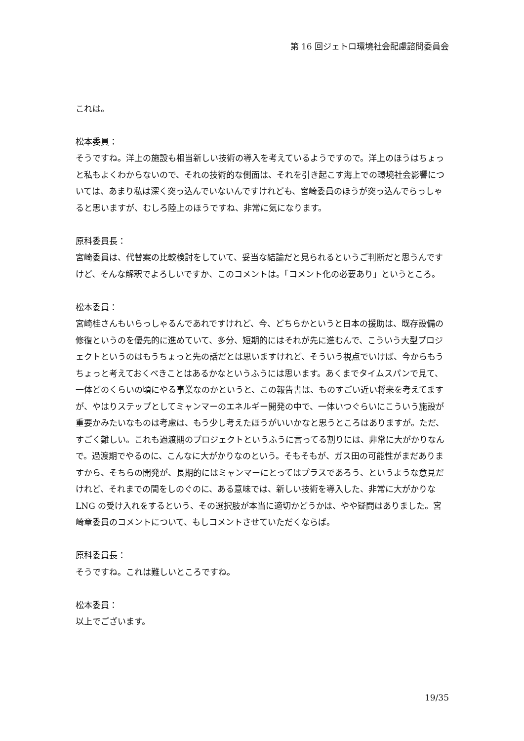第 16 回ジェトロ環境社会配慮諮問委員会
これは。
松本委員：
そうですね。洋上の施設も相当新しい技術の導入を考えているようですので。洋上のほうはちょっと私もよくわからないので、それの技術的な側面は、それを引き起こす海上での環境社会影響については、あまり私は深く突っ込んでいないんですけれども、宮崎委員のほうが突っ込んでらっしゃると思いますが、むしろ陸上のほうですね、非常に気になります。
原科委員長：
宮崎委員は、代替案の比較検討をしていて、妥当な結論だと見られるというご判断だと思うんですけど、そんな解釈でよろしいですか、このコメントは。「コメント化の必要あり」というところ。
松本委員：
宮崎桂さんもいらっしゃるんであれですけれど、今、どちらかというと日本の援助は、既存設備の修復というのを優先的に進めていて、多分、短期的にはそれが先に進むんで、こういう大型プロジェクトというのはもうちょっと先の話だとは思いますけれど、そういう視点でいけば、今からもうちょっと考えておくべきことはあるかなというふうには思います。あくまでタイムスパンで見て、一体どのくらいの頃にやる事業なのかというと、この報告書は、ものすごい近い将来を考えてますが、やはりステップとしてミャンマーのエネルギー開発の中で、一体いつぐらいにこういう施設が重要かみたいなものは考慮は、もう少し考えたほうがいいかなと思うところはありますが。ただ、すごく難しい。これも過渡期のプロジェクトというふうに言ってる割りには、非常に大がかりなんで。過渡期でやるのに、こんなに大がかりなのという。そもそもが、ガス田の可能性がまだありますから、そちらの開発が、長期的にはミャンマーにとってはプラスであろう、というような意見だけれど、それまでの間をしのぐのに、ある意味では、新しい技術を導入した、非常に大がかりな LNG の受け入れをするという、その選択肢が本当に適切かどうかは、やや疑問はありました。宮崎章委員のコメントについて、もしコメントさせていただくならば。
原科委員長：
そうですね。これは難しいところですね。
松本委員：
以上でございます。
19/35